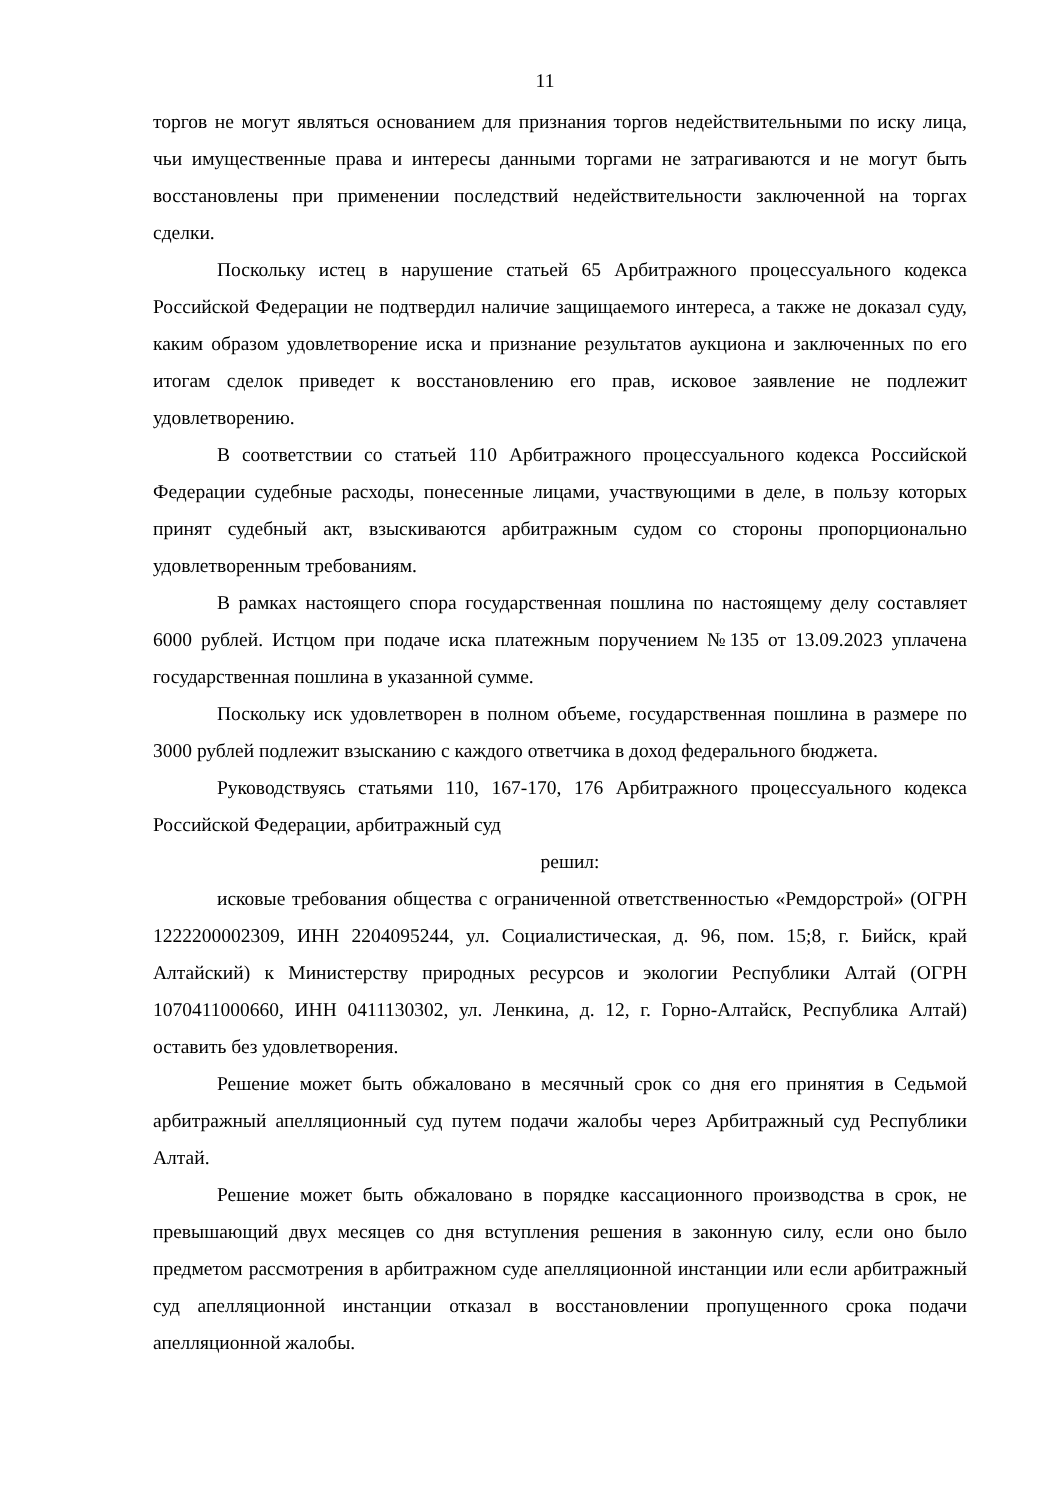11
торгов не могут являться основанием для признания торгов недействительными по иску лица, чьи имущественные права и интересы данными торгами не затрагиваются и не могут быть восстановлены при применении последствий недействительности заключенной на торгах сделки.
Поскольку истец в нарушение статьей 65 Арбитражного процессуального кодекса Российской Федерации не подтвердил наличие защищаемого интереса, а также не доказал суду, каким образом удовлетворение иска и признание результатов аукциона и заключенных по его итогам сделок приведет к восстановлению его прав, исковое заявление не подлежит удовлетворению.
В соответствии со статьей 110 Арбитражного процессуального кодекса Российской Федерации судебные расходы, понесенные лицами, участвующими в деле, в пользу которых принят судебный акт, взыскиваются арбитражным судом со стороны пропорционально удовлетворенным требованиям.
В рамках настоящего спора государственная пошлина по настоящему делу составляет 6000 рублей. Истцом при подаче иска платежным поручением №135 от 13.09.2023 уплачена государственная пошлина в указанной сумме.
Поскольку иск удовлетворен в полном объеме, государственная пошлина в размере по 3000 рублей подлежит взысканию с каждого ответчика в доход федерального бюджета.
Руководствуясь статьями 110, 167-170, 176 Арбитражного процессуального кодекса Российской Федерации, арбитражный суд
решил:
исковые требования общества с ограниченной ответственностью «Ремдорстрой» (ОГРН 1222200002309, ИНН 2204095244, ул. Социалистическая, д. 96, пом. 15;8, г. Бийск, край Алтайский) к Министерству природных ресурсов и экологии Республики Алтай (ОГРН 1070411000660, ИНН 0411130302, ул. Ленкина, д. 12, г. Горно-Алтайск, Республика Алтай) оставить без удовлетворения.
Решение может быть обжаловано в месячный срок со дня его принятия в Седьмой арбитражный апелляционный суд путем подачи жалобы через Арбитражный суд Республики Алтай.
Решение может быть обжаловано в порядке кассационного производства в срок, не превышающий двух месяцев со дня вступления решения в законную силу, если оно было предметом рассмотрения в арбитражном суде апелляционной инстанции или если арбитражный суд апелляционной инстанции отказал в восстановлении пропущенного срока подачи апелляционной жалобы.